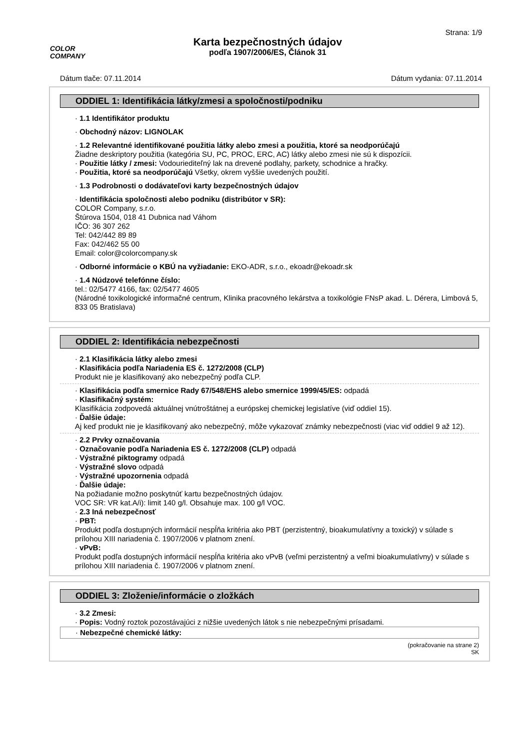COLOR
COMPANY
Karta bezpečnostných údajov
podľa 1907/2006/ES, Článok 31
Strana: 1/9
Dátum tlače: 07.11.2014 Dátum vydania: 07.11.2014
ODDIEL 1: Identifikácia látky/zmesi a spoločnosti/podniku
· 1.1 Identifikátor produktu
· Obchodný názov: LIGNOLAK
· 1.2 Relevantné identifikované použitia látky alebo zmesi a použitia, ktoré sa neodporúčajú
Žiadne deskriptory použitia (kategória SU, PC, PROC, ERC, AC) látky alebo zmesi nie sú k dispozícii.
· Použitie látky / zmesi: Vodouriediteľný lak na drevené podlahy, parkety, schodnice a hračky.
· Použitia, ktoré sa neodporúčajú Všetky, okrem vyššie uvedených použití.
· 1.3 Podrobnosti o dodávateľovi karty bezpečnostných údajov
· Identifikácia spoločnosti alebo podniku (distribútor v SR):
COLOR Company, s.r.o.
Štúrova 1504, 018 41 Dubnica nad Váhom
IČO: 36 307 262
Tel: 042/442 89 89
Fax: 042/462 55 00
Email: color@colorcompany.sk
· Odborné informácie o KBÚ na vyžiadanie: EKO-ADR, s.r.o., ekoadr@ekoadr.sk
· 1.4 Núdzové telefónne číslo:
tel.: 02/5477 4166, fax: 02/5477 4605
(Národné toxikologické informačné centrum, Klinika pracovného lekárstva a toxikológie FNsP akad. L. Dérera, Limbová 5, 833 05 Bratislava)
ODDIEL 2: Identifikácia nebezpečnosti
· 2.1 Klasifikácia látky alebo zmesi
· Klasifikácia podľa Nariadenia ES č. 1272/2008 (CLP)
Produkt nie je klasifikovaný ako nebezpečný podľa CLP.
· Klasifikácia podľa smernice Rady 67/548/EHS alebo smernice 1999/45/ES: odpadá
· Klasifikačný systém:
Klasifikácia zodpovedá aktuálnej vnútroštátnej a európskej chemickej legislatíve (viď oddiel 15).
· Ďalšie údaje:
Aj keď produkt nie je klasifikovaný ako nebezpečný, môže vykazovať známky nebezpečnosti (viac viď oddiel 9 až 12).
· 2.2 Prvky označovania
· Označovanie podľa Nariadenia ES č. 1272/2008 (CLP) odpadá
· Výstražné piktogramy odpadá
· Výstražné slovo odpadá
· Výstražné upozornenia odpadá
· Ďalšie údaje:
Na požiadanie možno poskytnúť kartu bezpečnostných údajov.
VOC SR: VR kat.A/i): limit 140 g/l. Obsahuje max. 100 g/l VOC.
· 2.3 Iná nebezpečnosť
· PBT:
Produkt podľa dostupných informácií nespĺňa kritéria ako PBT (perzistentný, bioakumulatívny a toxický) v súlade s prílohou XIII nariadenia č. 1907/2006 v platnom znení.
· vPvB:
Produkt podľa dostupných informácií nespĺňa kritéria ako vPvB (veľmi perzistentný a veľmi bioakumulatívny) v súlade s prílohou XIII nariadenia č. 1907/2006 v platnom znení.
ODDIEL 3: Zloženie/informácie o zložkách
· 3.2 Zmesi:
· Popis: Vodný roztok pozostávajúci z nižšie uvedených látok s nie nebezpečnými prísadami.
· Nebezpečné chemické látky:
(pokračovanie na strane 2)
SK